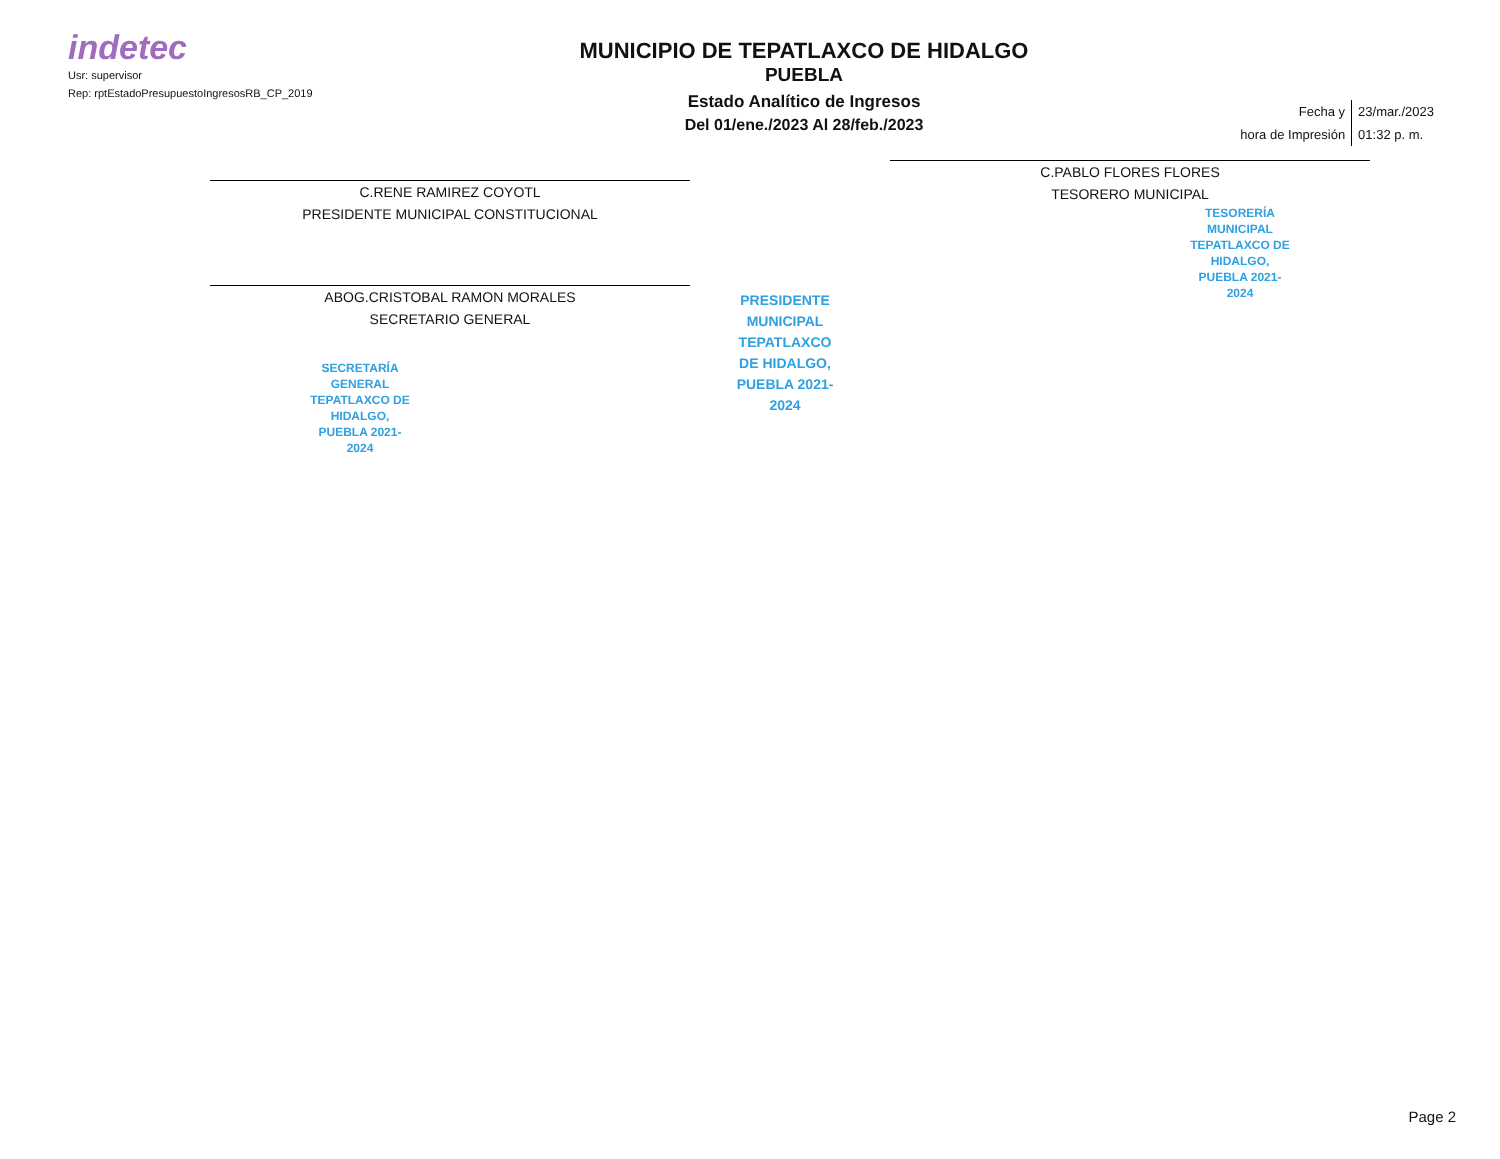indetec
Usr: supervisor
Rep: rptEstadoPresupuestoIngresosRB_CP_2019
MUNICIPIO DE TEPATLAXCO DE HIDALGO
PUEBLA
Estado Analítico de Ingresos
Del 01/ene./2023 Al 28/feb./2023
| Fecha y | 23/mar./2023 |
| hora de Impresión | 01:32 p. m. |
C.RENE RAMIREZ COYOTL
PRESIDENTE MUNICIPAL CONSTITUCIONAL
ABOG.CRISTOBAL RAMON MORALES
SECRETARIO GENERAL
SECRETARÍA GENERAL TEPATLAXCO DE HIDALGO, PUEBLA 2021-2024
PRESIDENTE MUNICIPAL TEPATLAXCO DE HIDALGO, PUEBLA 2021-2024
C.PABLO FLORES FLORES
TESORERO MUNICIPAL
TESORERÍA MUNICIPAL TEPATLAXCO DE HIDALGO, PUEBLA 2021-2024
Page 2